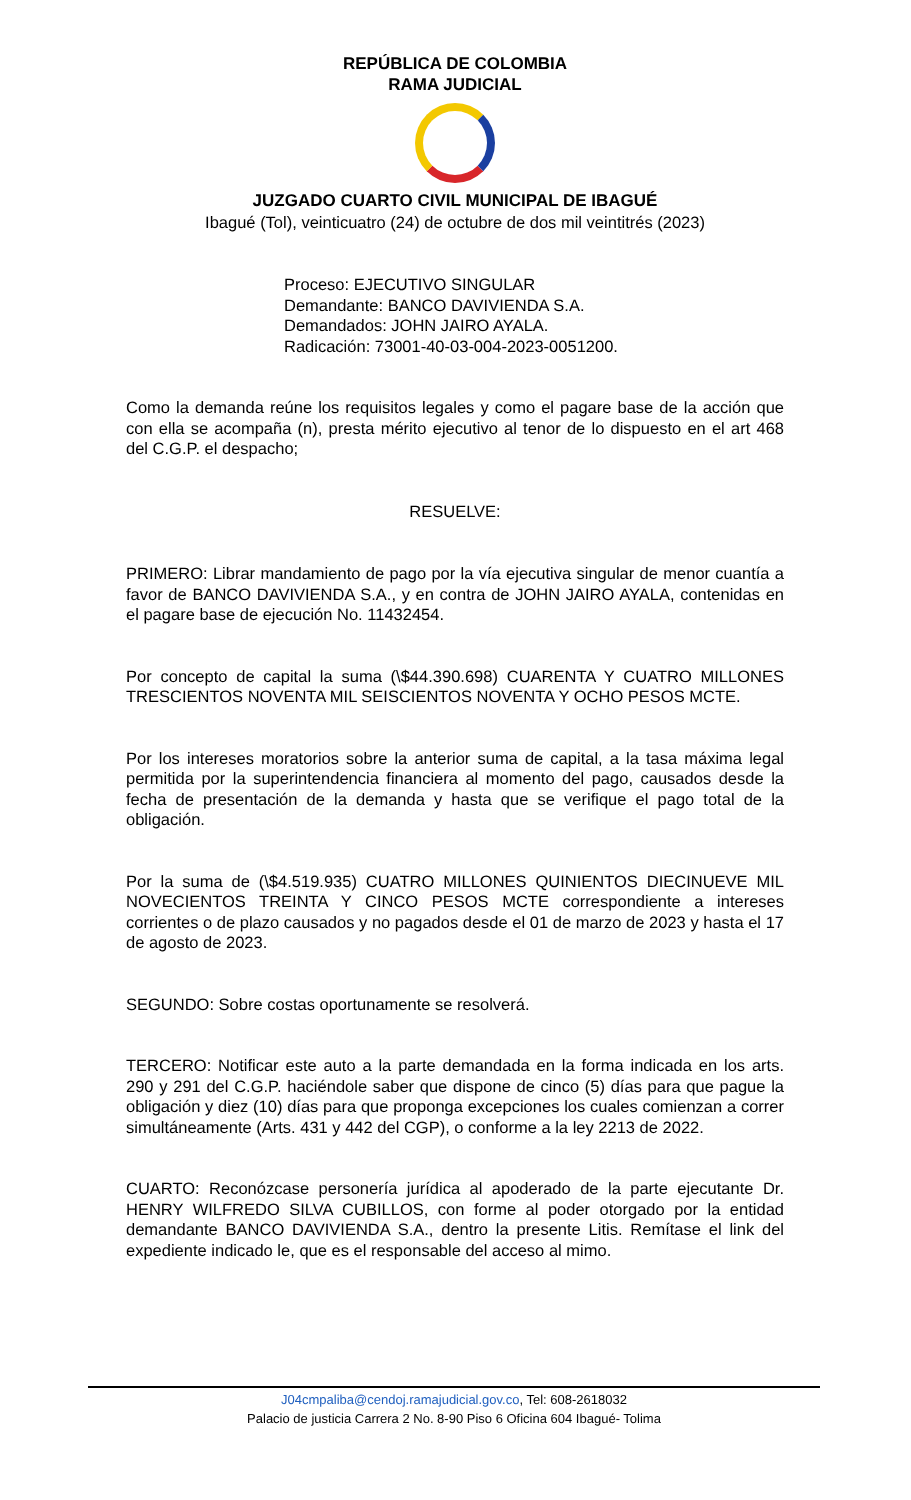REPÚBLICA DE COLOMBIA
RAMA JUDICIAL
JUZGADO CUARTO CIVIL MUNICIPAL DE IBAGUÉ
Ibagué (Tol), veinticuatro (24) de octubre de dos mil veintitrés (2023)
Proceso: EJECUTIVO SINGULAR
Demandante: BANCO DAVIVIENDA S.A.
Demandados: JOHN JAIRO AYALA.
Radicación: 73001-40-03-004-2023-0051200.
Como la demanda reúne los requisitos legales y como el pagare base de la acción que con ella se acompaña (n), presta mérito ejecutivo al tenor de lo dispuesto en el art 468 del C.G.P. el despacho;
RESUELVE:
PRIMERO: Librar mandamiento de pago por la vía ejecutiva singular de menor cuantía a favor de BANCO DAVIVIENDA S.A., y en contra de JOHN JAIRO AYALA, contenidas en el pagare base de ejecución No. 11432454.
Por concepto de capital la suma (\$44.390.698) CUARENTA Y CUATRO MILLONES TRESCIENTOS NOVENTA MIL SEISCIENTOS NOVENTA Y OCHO PESOS MCTE.
Por los intereses moratorios sobre la anterior suma de capital, a la tasa máxima legal permitida por la superintendencia financiera al momento del pago, causados desde la fecha de presentación de la demanda y hasta que se verifique el pago total de la obligación.
Por la suma de (\$4.519.935) CUATRO MILLONES QUINIENTOS DIECINUEVE MIL NOVECIENTOS TREINTA Y CINCO PESOS MCTE correspondiente a intereses corrientes o de plazo causados y no pagados desde el 01 de marzo de 2023 y hasta el 17 de agosto de 2023.
SEGUNDO: Sobre costas oportunamente se resolverá.
TERCERO: Notificar este auto a la parte demandada en la forma indicada en los arts. 290 y 291 del C.G.P. haciéndole saber que dispone de cinco (5) días para que pague la obligación y diez (10) días para que proponga excepciones los cuales comienzan a correr simultáneamente (Arts. 431 y 442 del CGP), o conforme a la ley 2213 de 2022.
CUARTO: Reconózcase personería jurídica al apoderado de la parte ejecutante Dr. HENRY WILFREDO SILVA CUBILLOS, con forme al poder otorgado por la entidad demandante BANCO DAVIVIENDA S.A., dentro la presente Litis. Remítase el link del expediente indicado le, que es el responsable del acceso al mimo.
J04cmpaliba@cendoj.ramajudicial.gov.co, Tel: 608-2618032
Palacio de justicia Carrera 2 No. 8-90 Piso 6 Oficina 604 Ibagué- Tolima